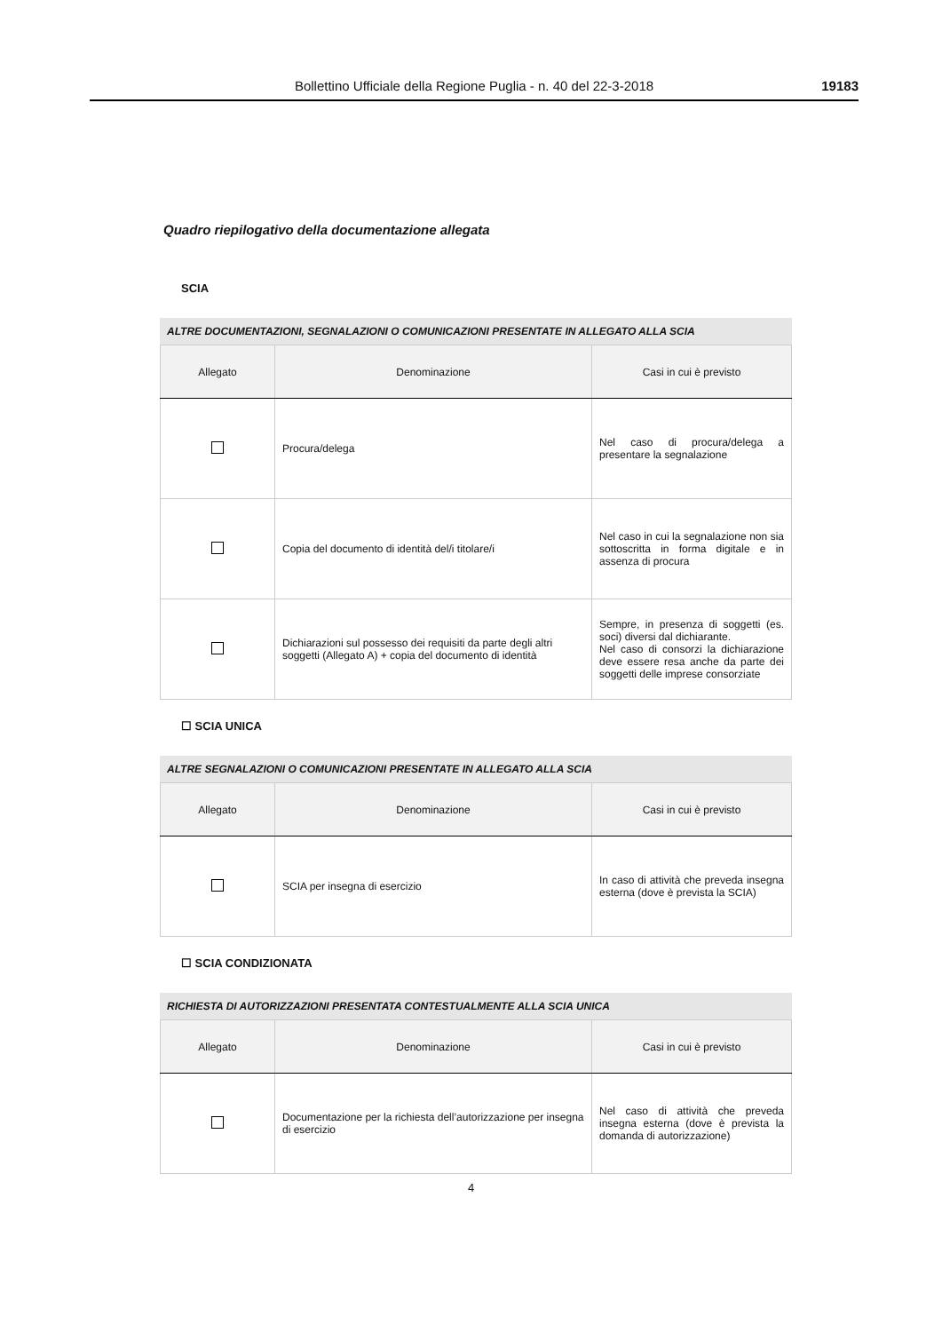Bollettino Ufficiale della Regione Puglia - n. 40 del 22-3-2018 19183
Quadro riepilogativo della documentazione allegata
SCIA
ALTRE DOCUMENTAZIONI, SEGNALAZIONI O COMUNICAZIONI PRESENTATE IN ALLEGATO ALLA SCIA
| Allegato | Denominazione | Casi in cui è previsto |
| --- | --- | --- |
| | Procura/delega | Nel caso di procura/delega a presentare la segnalazione |
| | Copia del documento di identità del/i titolare/i | Nel caso in cui la segnalazione non sia sottoscritta in forma digitale e in assenza di procura |
| | Dichiarazioni sul possesso dei requisiti da parte degli altri soggetti (Allegato A) + copia del documento di identità | Sempre, in presenza di soggetti (es. soci) diversi dal dichiarante. Nel caso di consorzi la dichiarazione deve essere resa anche da parte dei soggetti delle imprese consorziate |
☐ SCIA UNICA
ALTRE SEGNALAZIONI O COMUNICAZIONI PRESENTATE IN ALLEGATO ALLA SCIA
| Allegato | Denominazione | Casi in cui è previsto |
| --- | --- | --- |
| | SCIA per insegna di esercizio | In caso di attività che preveda insegna esterna (dove è prevista la SCIA) |
☐ SCIA CONDIZIONATA
RICHIESTA DI AUTORIZZAZIONI PRESENTATA CONTESTUALMENTE ALLA SCIA UNICA
| Allegato | Denominazione | Casi in cui è previsto |
| --- | --- | --- |
| | Documentazione per la richiesta dell’autorizzazione per insegna di esercizio | Nel caso di attività che preveda insegna esterna (dove è prevista la domanda di autorizzazione) |
4